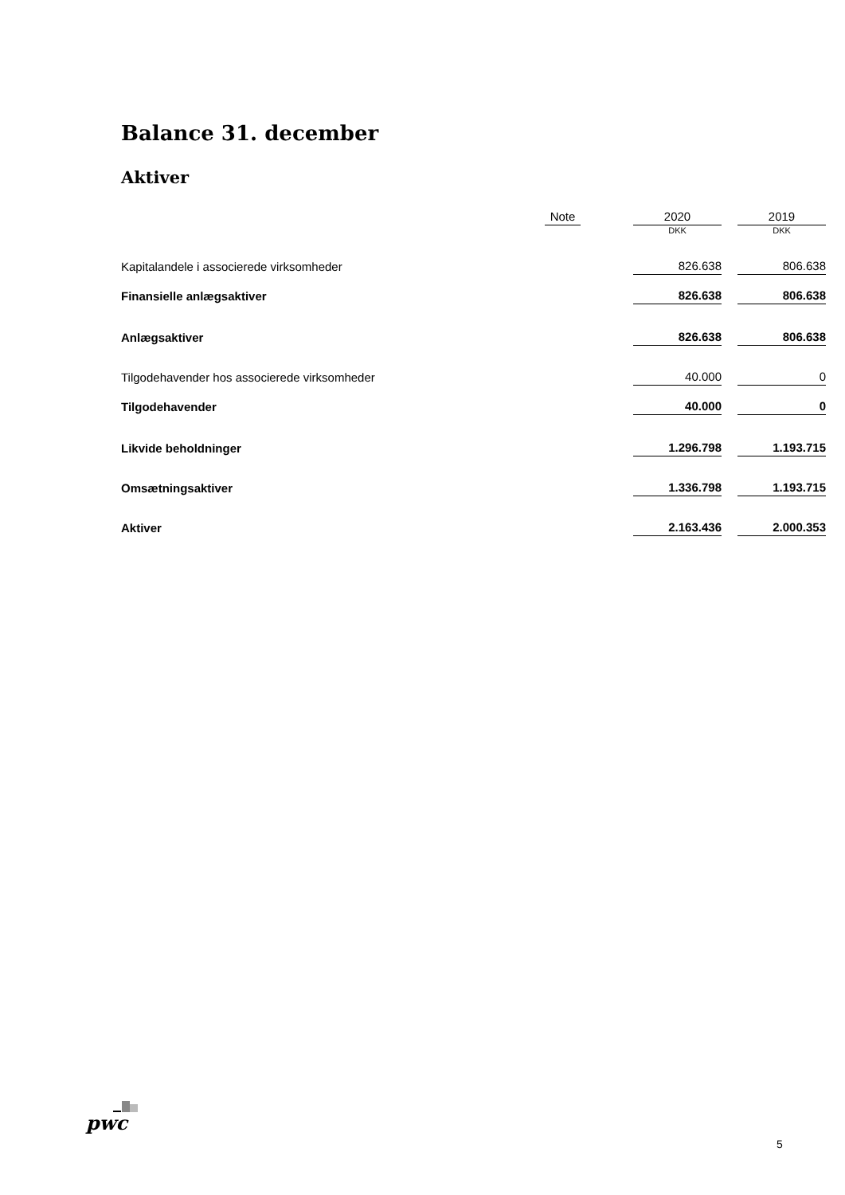Balance 31. december
Aktiver
| | Note | | 2020 | | 2019 |
| | | | DKK | | DKK |
| Kapitalandele i associerede virksomheder | | | 826.638 | | 806.638 |
| Finansielle anlægsaktiver | | | 826.638 | | 806.638 |
| Anlægsaktiver | | | 826.638 | | 806.638 |
| Tilgodehavender hos associerede virksomheder | | | 40.000 | | 0 |
| Tilgodehavender | | | 40.000 | | 0 |
| Likvide beholdninger | | | 1.296.798 | | 1.193.715 |
| Omsætningsaktiver | | | 1.336.798 | | 1.193.715 |
| Aktiver | | | 2.163.436 | | 2.000.353 |
pwc
5